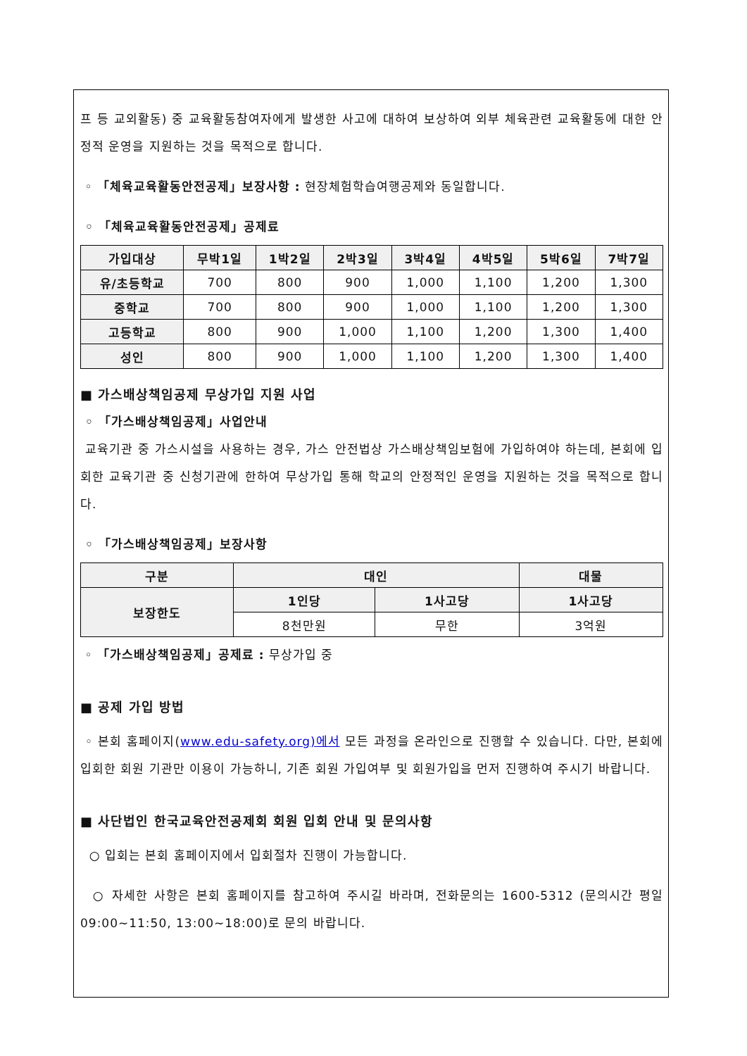프 등 교외활동) 중 교육활동참여자에게 발생한 사고에 대하여 보상하여 외부 체육관련 교육활동에 대한 안정적 운영을 지원하는 것을 목적으로 합니다.
◦ 「체육교육활동안전공제」보장사항 : 현장체험학습여행공제와 동일합니다.
◦ 「체육교육활동안전공제」공제료
| 가입대상 | 무박1일 | 1박2일 | 2박3일 | 3박4일 | 4박5일 | 5박6일 | 7박7일 |
| --- | --- | --- | --- | --- | --- | --- | --- |
| 유/초등학교 | 700 | 800 | 900 | 1,000 | 1,100 | 1,200 | 1,300 |
| 중학교 | 700 | 800 | 900 | 1,000 | 1,100 | 1,200 | 1,300 |
| 고등학교 | 800 | 900 | 1,000 | 1,100 | 1,200 | 1,300 | 1,400 |
| 성인 | 800 | 900 | 1,000 | 1,100 | 1,200 | 1,300 | 1,400 |
■ 가스배상책임공제 무상가입 지원 사업
◦ 「가스배상책임공제」사업안내
교육기관 중 가스시설을 사용하는 경우, 가스 안전법상 가스배상책임보험에 가입하여야 하는데, 본회에 입회한 교육기관 중 신청기관에 한하여 무상가입 통해 학교의 안정적인 운영을 지원하는 것을 목적으로 합니다.
◦ 「가스배상책임공제」보장사항
| 구분 | 대인 | | 대물 |
| --- | --- | --- | --- |
| 보장한도 | 1인당 | 1사고당 | 1사고당 |
| | 8천만원 | 무한 | 3억원 |
◦ 「가스배상책임공제」공제료 : 무상가입 중
■ 공제 가입 방법
◦ 본회 홈페이지(www.edu-safety.org)에서 모든 과정을 온라인으로 진행할 수 있습니다. 다만, 본회에 입회한 회원 기관만 이용이 가능하니, 기존 회원 가입여부 및 회원가입을 먼저 진행하여 주시기 바랍니다.
■ 사단법인 한국교육안전공제회 회원 입회 안내 및 문의사항
○ 입회는 본회 홈페이지에서 입회절차 진행이 가능합니다.
○ 자세한 사항은 본회 홈페이지를 참고하여 주시길 바라며, 전화문의는 1600-5312 (문의시간 평일 09:00~11:50, 13:00~18:00)로 문의 바랍니다.